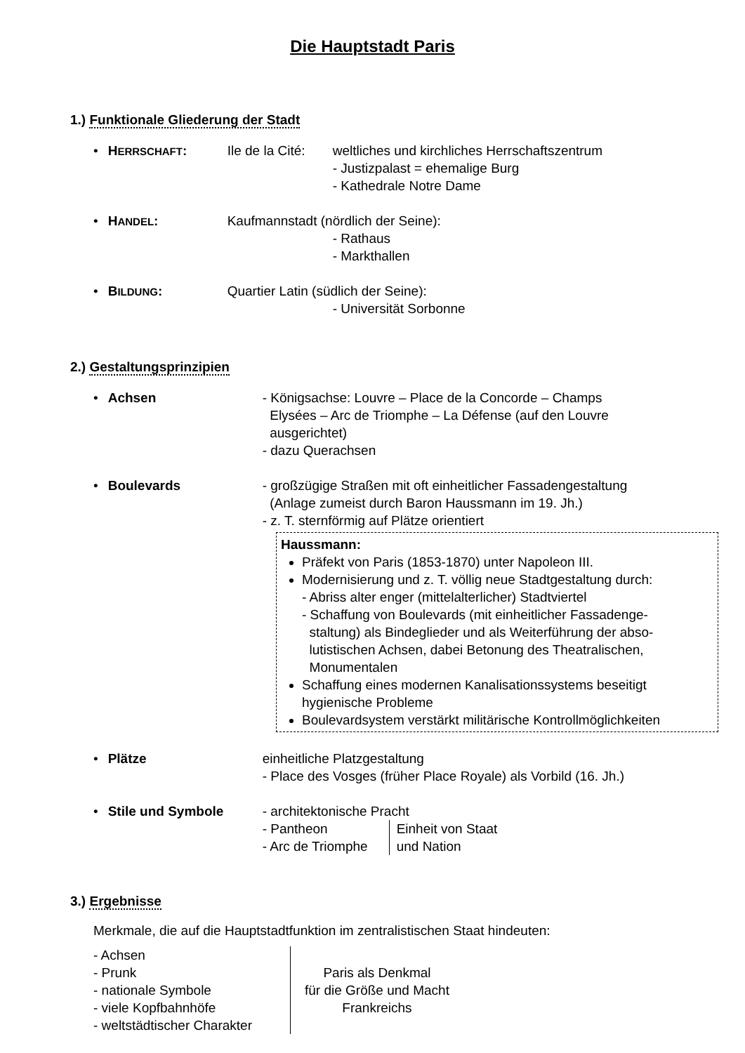Die Hauptstadt Paris
1.) Funktionale Gliederung der Stadt
• HERRSCHAFT: Ile de la Cité:
weltliches und kirchliches Herrschaftszentrum
- Justizpalast = ehemalige Burg
- Kathedrale Notre Dame
• HANDEL: Kaufmannstadt (nördlich der Seine):
- Rathaus
- Markthallen
• BILDUNG: Quartier Latin (südlich der Seine):
- Universität Sorbonne
2.) Gestaltungsprinzipien
• Achsen - Königsachse: Louvre – Place de la Concorde – Champs
Elysées – Arc de Triomphe – La Défense (auf den Louvre
ausgerichtet)
- dazu Querachsen
• Boulevards - großzügige Straßen mit oft einheitlicher Fassadengestaltung
(Anlage zumeist durch Baron Haussmann im 19. Jh.)
- z. T. sternförmig auf Plätze orientiert
Haussmann:
Präfekt von Paris (1853-1870) unter Napoleon III.
Modernisierung und z. T. völlig neue Stadtgestaltung durch:
- Abriss alter enger (mittelalterlicher) Stadtviertel
- Schaffung von Boulevards (mit einheitlicher Fassadenge-
staltung) als Bindeglieder und als Weiterführung der abso-
lutistischen Achsen, dabei Betonung des Theatralischen,
Monumentalen
Schaffung eines modernen Kanalisationssystems beseitigt hygienische Probleme
Boulevardsystem verstärkt militärische Kontrollmöglichkeiten
• Plätze einheitliche Platzgestaltung
- Place des Vosges (früher Place Royale) als Vorbild (16. Jh.)
• Stile und Symbole - architektonische Pracht
- Pantheon
- Arc de Triomphe
Einheit von Staat
und Nation
3.) Ergebnisse
Merkmale, die auf die Hauptstadtfunktion im zentralistischen Staat hindeuten:
- Achsen
- Prunk
- nationale Symbole
- viele Kopfbahnhöfe
- weltstädtischer Charakter
Paris als Denkmal
für die Größe und Macht
Frankreichs